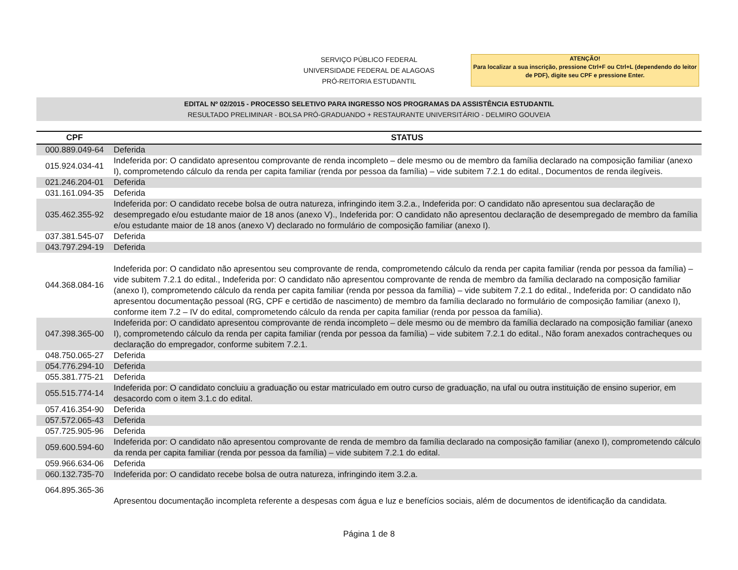SERVIÇO PÚBLICO FEDERAL
UNIVERSIDADE FEDERAL DE ALAGOAS
PRÓ-REITORIA ESTUDANTIL
ATENÇÃO!
Para localizar a sua inscrição, pressione Ctrl+F ou Ctrl+L (dependendo do leitor de PDF), digite seu CPF e pressione Enter.
EDITAL Nº 02/2015 - PROCESSO SELETIVO PARA INGRESSO NOS PROGRAMAS DA ASSISTÊNCIA ESTUDANTIL
RESULTADO PRELIMINAR - BOLSA PRÓ-GRADUANDO + RESTAURANTE UNIVERSITÁRIO - DELMIRO GOUVEIA
| CPF | STATUS |
| --- | --- |
| 000.889.049-64 | Deferida |
| 015.924.034-41 | Indeferida por: O candidato apresentou comprovante de renda incompleto – dele mesmo ou de membro da família declarado na composição familiar (anexo I), comprometendo cálculo da renda per capita familiar (renda por pessoa da família) – vide subitem 7.2.1 do edital., Documentos de renda ilegíveis. |
| 021.246.204-01 | Deferida |
| 031.161.094-35 | Deferida |
| 035.462.355-92 | Indeferida por: O candidato recebe bolsa de outra natureza, infringindo item 3.2.a., Indeferida por: O candidato não apresentou sua declaração de desempregado e/ou estudante maior de 18 anos (anexo V)., Indeferida por: O candidato não apresentou declaração de desempregado de membro da família e/ou estudante maior de 18 anos (anexo V) declarado no formulário de composição familiar (anexo I). |
| 037.381.545-07 | Deferida |
| 043.797.294-19 | Deferida |
| 044.368.084-16 | Indeferida por: O candidato não apresentou seu comprovante de renda, comprometendo cálculo da renda per capita familiar (renda por pessoa da família) – vide subitem 7.2.1 do edital., Indeferida por: O candidato não apresentou comprovante de renda de membro da família declarado na composição familiar (anexo I), comprometendo cálculo da renda per capita familiar (renda por pessoa da família) – vide subitem 7.2.1 do edital., Indeferida por: O candidato não apresentou documentação pessoal (RG, CPF e certidão de nascimento) de membro da família declarado no formulário de composição familiar (anexo I), conforme item 7.2 – IV do edital, comprometendo cálculo da renda per capita familiar (renda por pessoa da família). |
| 047.398.365-00 | Indeferida por: O candidato apresentou comprovante de renda incompleto – dele mesmo ou de membro da família declarado na composição familiar (anexo I), comprometendo cálculo da renda per capita familiar (renda por pessoa da família) – vide subitem 7.2.1 do edital., Não foram anexados contracheques ou declaração do empregador, conforme subitem 7.2.1. |
| 048.750.065-27 | Deferida |
| 054.776.294-10 | Deferida |
| 055.381.775-21 | Deferida |
| 055.515.774-14 | Indeferida por: O candidato concluiu a graduação ou estar matriculado em outro curso de graduação, na ufal ou outra instituição de ensino superior, em desacordo com o item 3.1.c do edital. |
| 057.416.354-90 | Deferida |
| 057.572.065-43 | Deferida |
| 057.725.905-96 | Deferida |
| 059.600.594-60 | Indeferida por: O candidato não apresentou comprovante de renda de membro da família declarado na composição familiar (anexo I), comprometendo cálculo da renda per capita familiar (renda por pessoa da família) – vide subitem 7.2.1 do edital. |
| 059.966.634-06 | Deferida |
| 060.132.735-70 | Indeferida por: O candidato recebe bolsa de outra natureza, infringindo item 3.2.a. |
| 064.895.365-36 | Apresentou documentação incompleta referente a despesas com água e luz e benefícios sociais, além de documentos de identificação da candidata. |
Página 1 de 8